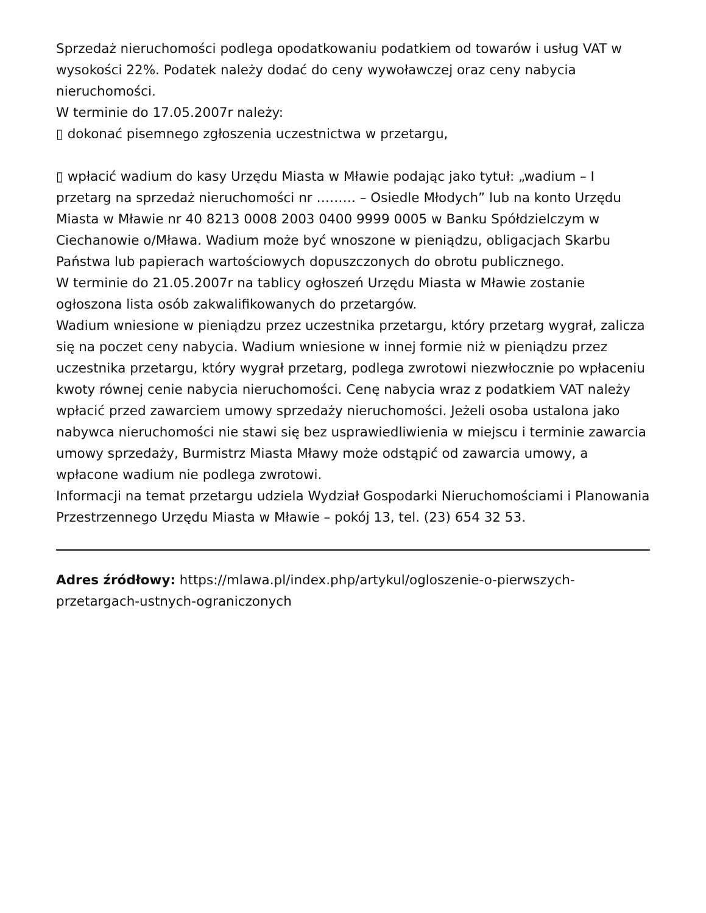Sprzedaż nieruchomości podlega opodatkowaniu podatkiem od towarów i usług VAT w wysokości 22%. Podatek należy dodać do ceny wywoławczej oraz ceny nabycia nieruchomości.
W terminie do 17.05.2007r należy:
▯ dokonać pisemnego zgłoszenia uczestnictwa w przetargu,
▯ wpłacić wadium do kasy Urzędu Miasta w Mławie podając jako tytuł: „wadium – I przetarg na sprzedaż nieruchomości nr ……… – Osiedle Młodych” lub na konto Urzędu Miasta w Mławie nr 40 8213 0008 2003 0400 9999 0005 w Banku Spółdzielczym w Ciechanowie o/Mława. Wadium może być wnoszone w pieniądzu, obligacjach Skarbu Państwa lub papierach wartościowych dopuszczonych do obrotu publicznego.
W terminie do 21.05.2007r na tablicy ogłoszeń Urzędu Miasta w Mławie zostanie ogłoszona lista osób zakwalifikowanych do przetargów.
Wadium wniesione w pieniądzu przez uczestnika przetargu, który przetarg wygrał, zalicza się na poczet ceny nabycia. Wadium wniesione w innej formie niż w pieniądzu przez uczestnika przetargu, który wygrał przetarg, podlega zwrotowi niezwłocznie po wpłaceniu kwoty równej cenie nabycia nieruchomości. Cenę nabycia wraz z podatkiem VAT należy wpłacić przed zawarciem umowy sprzedaży nieruchomości. Jeżeli osoba ustalona jako nabywca nieruchomości nie stawi się bez usprawiedliwienia w miejscu i terminie zawarcia umowy sprzedaży, Burmistrz Miasta Mławy może odstąpić od zawarcia umowy, a wpłacone wadium nie podlega zwrotowi.
Informacji na temat przetargu udziela Wydział Gospodarki Nieruchomościami i Planowania Przestrzennego Urzędu Miasta w Mławie – pokój 13, tel. (23) 654 32 53.
Adres źródłowy: https://mlawa.pl/index.php/artykul/ogloszenie-o-pierwszych-przetargach-ustnych-ograniczonych